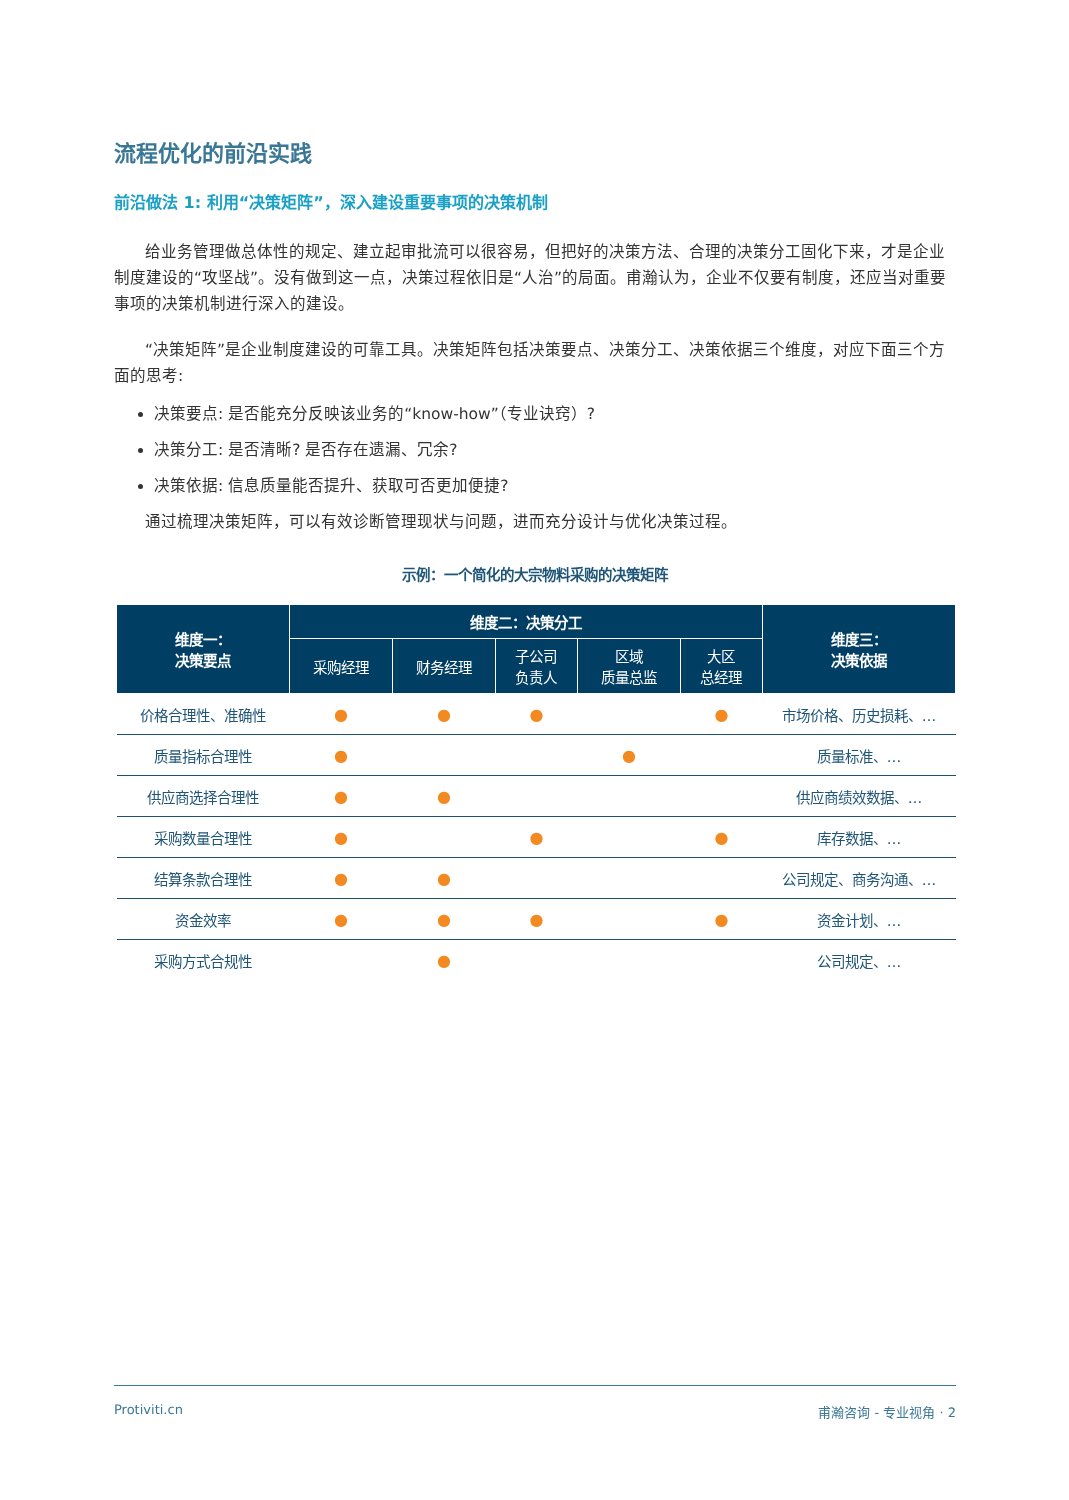流程优化的前沿实践
前沿做法 1: 利用“决策矩阵”，深入建设重要事项的决策机制
给业务管理做总体性的规定、建立起审批流可以很容易，但把好的决策方法、合理的决策分工固化下来，才是企业制度建设的“攻坚战”。没有做到这一点，决策过程依旧是“人治”的局面。甫瀚认为，企业不仅要有制度，还应当对重要事项的决策机制进行深入的建设。
“决策矩阵”是企业制度建设的可靠工具。决策矩阵包括决策要点、决策分工、决策依据三个维度，对应下面三个方面的思考:
决策要点: 是否能充分反映该业务的“know-how”（专业诀窍）?
决策分工: 是否清晰? 是否存在遗漏、冗余?
决策依据: 信息质量能否提升、获取可否更加便捷?
通过梳理决策矩阵，可以有效诊断管理现状与问题，进而充分设计与优化决策过程。
示例：一个简化的大宗物料采购的决策矩阵
| 维度一： 决策要点 | 维度二：决策分工 | | | | | 维度三： 决策依据 |
| --- | --- | --- | --- | --- | --- | --- |
| | 采购经理 | 财务经理 | 子公司 负责人 | 区域 质量总监 | 大区 总经理 | |
| 价格合理性、准确性 | ● | ● | ● | | ● | 市场价格、历史损耗、… |
| 质量指标合理性 | ● | | | ● | | 质量标准、… |
| 供应商选择合理性 | ● | ● | | | | 供应商绩效数据、… |
| 采购数量合理性 | ● | | ● | | ● | 库存数据、… |
| 结算条款合理性 | ● | ● | | | | 公司规定、商务沟通、… |
| 资金效率 | ● | ● | ● | | ● | 资金计划、… |
| 采购方式合规性 | | ● | | | | 公司规定、… |
Protiviti.cn 甫瀚咨询 - 专业视角 · 2